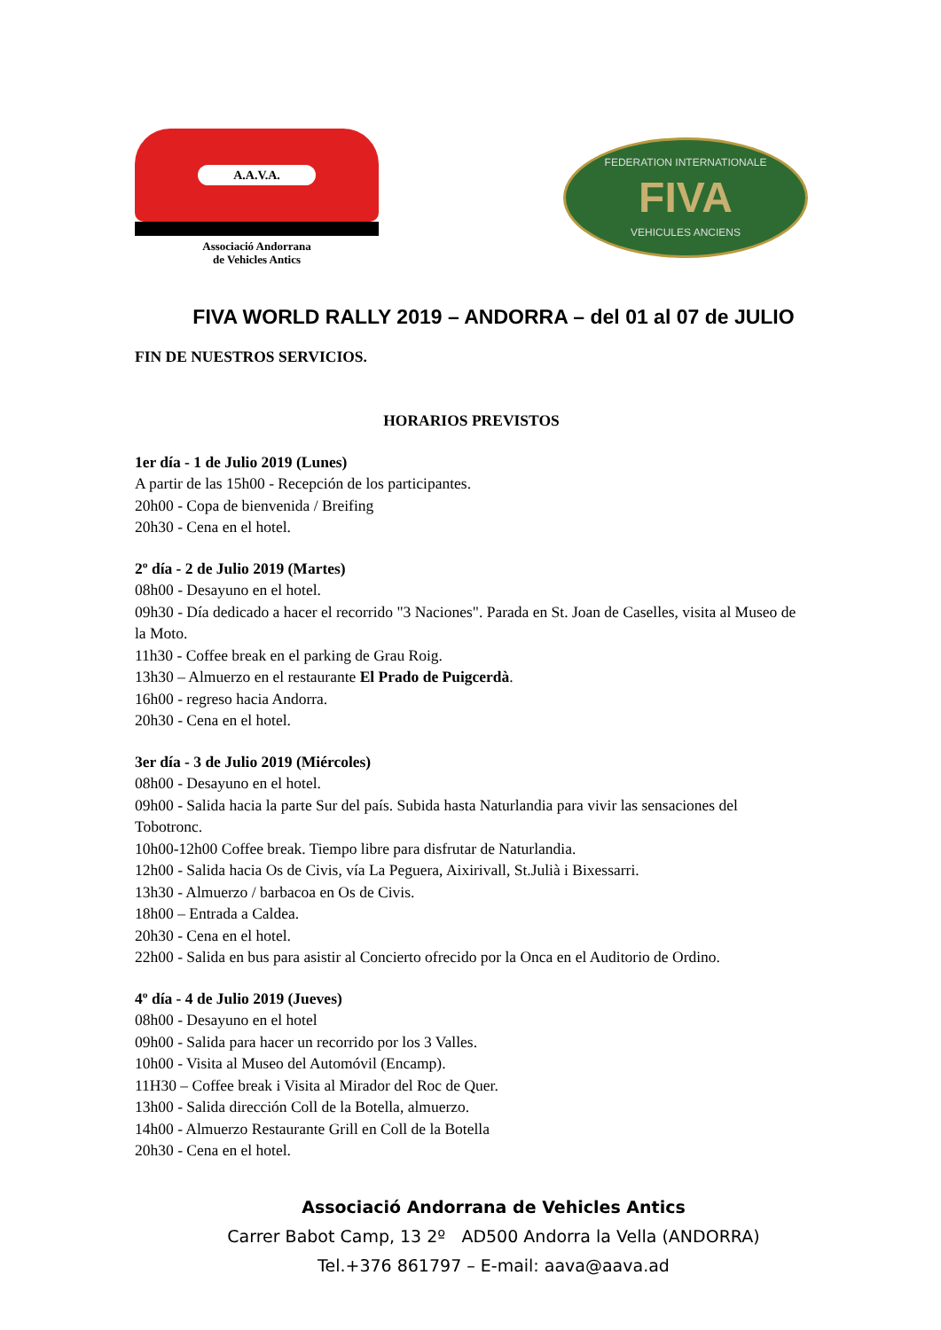A.A.V.A.
Associació Andorrana
de Vehicles Antics
FEDERATION INTERNATIONALE
FIVA
VEHICULES ANCIENS
FIVA WORLD RALLY 2019 – ANDORRA – del 01 al 07 de JULIO
FIN DE NUESTROS SERVICIOS.
HORARIOS PREVISTOS
1er día - 1 de Julio 2019 (Lunes)
A partir de las 15h00 - Recepción de los participantes.
20h00 - Copa de bienvenida / Breifing
20h30 - Cena en el hotel.
2º día - 2 de Julio 2019 (Martes)
08h00 - Desayuno en el hotel.
09h30 - Día dedicado a hacer el recorrido "3 Naciones". Parada en St. Joan de Caselles, visita al Museo de la Moto.
11h30 - Coffee break en el parking de Grau Roig.
13h30 – Almuerzo en el restaurante El Prado de Puigcerdà.
16h00 - regreso hacia Andorra.
20h30 - Cena en el hotel.
3er día - 3 de Julio 2019 (Miércoles)
08h00 - Desayuno en el hotel.
09h00 - Salida hacia la parte Sur del país. Subida hasta Naturlandia para vivir las sensaciones del Tobotronc.
10h00-12h00 Coffee break. Tiempo libre para disfrutar de Naturlandia.
12h00 - Salida hacia Os de Civis, vía La Peguera, Aixirivall, St.Julià i Bixessarri.
13h30 - Almuerzo / barbacoa en Os de Civis.
18h00 – Entrada a Caldea.
20h30 - Cena en el hotel.
22h00 - Salida en bus para asistir al Concierto ofrecido por la Onca en el Auditorio de Ordino.
4º día - 4 de Julio 2019 (Jueves)
08h00 - Desayuno en el hotel
09h00 - Salida para hacer un recorrido por los 3 Valles.
10h00 - Visita al Museo del Automóvil (Encamp).
11H30 – Coffee break i Visita al Mirador del Roc de Quer.
13h00 - Salida dirección Coll de la Botella, almuerzo.
14h00 - Almuerzo Restaurante Grill en Coll de la Botella
20h30 - Cena en el hotel.
Associació Andorrana de Vehicles Antics
Carrer Babot Camp, 13 2º AD500 Andorra la Vella (ANDORRA)
Tel.+376 861797 – E-mail: aava@aava.ad